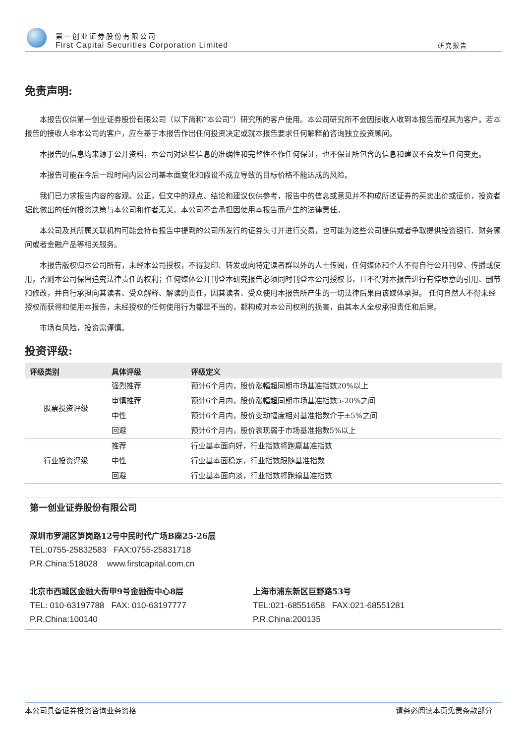第一创业证券股份有限公司
First Capital Securities Corporation Limited
研究报告
免责声明:
本报告仅供第一创业证券股份有限公司（以下简称“本公司”）研究所的客户使用。本公司研究所不会因接收人收到本报告而视其为客户。若本报告的接收人非本公司的客户，应在基于本报告作出任何投资决定或就本报告要求任何解释前咨询独立投资顾问。
本报告的信息均来源于公开资料，本公司对这些信息的准确性和完整性不作任何保证，也不保证所包含的信息和建议不会发生任何变更。
本报告可能在今后一段时间内因公司基本面变化和假设不成立导致的目标价格不能达成的风险。
我们已力求报告内容的客观、公正，但文中的观点、结论和建议仅供参考，报告中的信息或意见并不构成所述证券的买卖出价或征价，投资者据此做出的任何投资决策与本公司和作者无关。本公司不会承担因使用本报告而产生的法律责任。
本公司及其所属关联机构可能会持有报告中提到的公司所发行的证券头寸并进行交易，也可能为这些公司提供或者争取提供投资银行、财务顾问或者金融产品等相关服务。
本报告版权归本公司所有，未经本公司授权，不得复印、转发或向特定读者群以外的人士传阅，任何媒体和个人不得自行公开刊登、传播或使用，否则本公司保留追究法律责任的权利；任何媒体公开刊登本研究报告必须同时刊登本公司授权书，且不得对本报告进行有悖原意的引用、删节和修改，并自行承担向其读者、受众解释、解读的责任，因其读者、受众使用本报告所产生的一切法律后果由该媒体承担。 任何自然人不得未经授权而获得和使用本报告，未经授权的任何使用行为都是不当的，都构成对本公司权利的损害，由其本人全权承担责任和后果。
市场有风险，投资需谨慎。
投资评级:
| 评级类别 | 具体评级 | 评级定义 |
| --- | --- | --- |
| 股票投资评级 | 强烈推荐 | 预计6个月内，股价涨幅超同期市场基准指数20%以上 |
| | 审慎推荐 | 预计6个月内，股价涨幅超同期市场基准指数5-20%之间 |
| | 中性 | 预计6个月内，股价变动幅度相对基准指数介于±5%之间 |
| | 回避 | 预计6个月内，股价表现弱于市场基准指数5%以上 |
| 行业投资评级 | 推荐 | 行业基本面向好，行业指数将跑赢基准指数 |
| | 中性 | 行业基本面稳定，行业指数跟随基准指数 |
| | 回避 | 行业基本面向淡，行业指数将跑输基准指数 |
第一创业证券股份有限公司
深圳市罗湖区笋岗路12号中民时代广场B座25-26层
TEL:0755-25832583 FAX:0755-25831718
P.R.China:518028 www.firstcapital.com.cn
北京市西城区金融大街甲9号金融街中心8层
TEL: 010-63197788 FAX: 010-63197777
P.R.China:100140
上海市浦东新区巨野路53号
TEL:021-68551658 FAX:021-68551281
P.R.China:200135
本公司具备证券投资咨询业务资格 请务必阅读本页免责条款部分